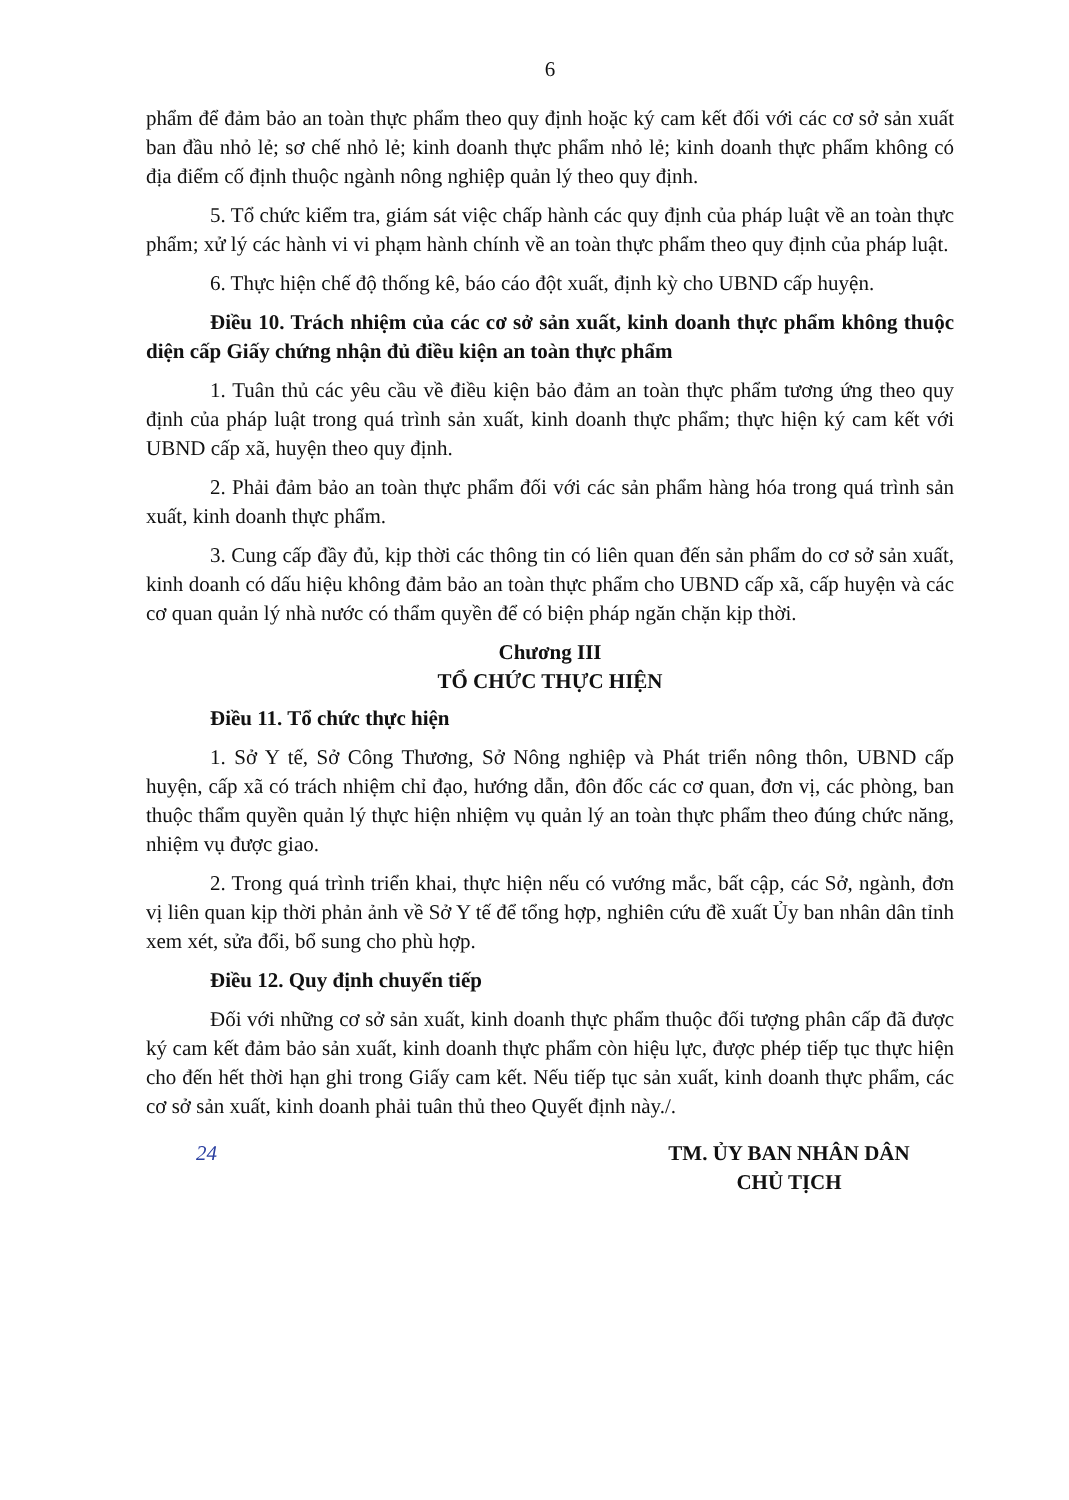6
phẩm để đảm bảo an toàn thực phẩm theo quy định hoặc ký cam kết đối với các cơ sở sản xuất ban đầu nhỏ lẻ; sơ chế nhỏ lẻ; kinh doanh thực phẩm nhỏ lẻ; kinh doanh thực phẩm không có địa điểm cố định thuộc ngành nông nghiệp quản lý theo quy định.
5. Tổ chức kiểm tra, giám sát việc chấp hành các quy định của pháp luật về an toàn thực phẩm; xử lý các hành vi vi phạm hành chính về an toàn thực phẩm theo quy định của pháp luật.
6. Thực hiện chế độ thống kê, báo cáo đột xuất, định kỳ cho UBND cấp huyện.
Điều 10. Trách nhiệm của các cơ sở sản xuất, kinh doanh thực phẩm không thuộc diện cấp Giấy chứng nhận đủ điều kiện an toàn thực phẩm
1. Tuân thủ các yêu cầu về điều kiện bảo đảm an toàn thực phẩm tương ứng theo quy định của pháp luật trong quá trình sản xuất, kinh doanh thực phẩm; thực hiện ký cam kết với UBND cấp xã, huyện theo quy định.
2. Phải đảm bảo an toàn thực phẩm đối với các sản phẩm hàng hóa trong quá trình sản xuất, kinh doanh thực phẩm.
3. Cung cấp đầy đủ, kịp thời các thông tin có liên quan đến sản phẩm do cơ sở sản xuất, kinh doanh có dấu hiệu không đảm bảo an toàn thực phẩm cho UBND cấp xã, cấp huyện và các cơ quan quản lý nhà nước có thẩm quyền để có biện pháp ngăn chặn kịp thời.
Chương III
TỔ CHỨC THỰC HIỆN
Điều 11. Tổ chức thực hiện
1. Sở Y tế, Sở Công Thương, Sở Nông nghiệp và Phát triển nông thôn, UBND cấp huyện, cấp xã có trách nhiệm chỉ đạo, hướng dẫn, đôn đốc các cơ quan, đơn vị, các phòng, ban thuộc thẩm quyền quản lý thực hiện nhiệm vụ quản lý an toàn thực phẩm theo đúng chức năng, nhiệm vụ được giao.
2. Trong quá trình triển khai, thực hiện nếu có vướng mắc, bất cập, các Sở, ngành, đơn vị liên quan kịp thời phản ảnh về Sở Y tế để tổng hợp, nghiên cứu đề xuất Ủy ban nhân dân tỉnh xem xét, sửa đổi, bổ sung cho phù hợp.
Điều 12. Quy định chuyển tiếp
Đối với những cơ sở sản xuất, kinh doanh thực phẩm thuộc đối tượng phân cấp đã được ký cam kết đảm bảo sản xuất, kinh doanh thực phẩm còn hiệu lực, được phép tiếp tục thực hiện cho đến hết thời hạn ghi trong Giấy cam kết. Nếu tiếp tục sản xuất, kinh doanh thực phẩm, các cơ sở sản xuất, kinh doanh phải tuân thủ theo Quyết định này./.
24 TM. ỦY BAN NHÂN DÂN
CHỦ TỊCH